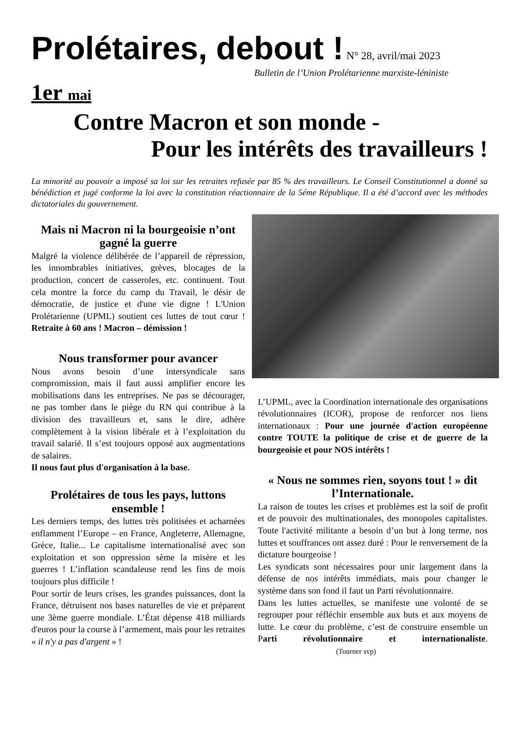Prolétaires, debout ! N° 28, avril/mai 2023
Bulletin de l’Union Prolétarienne marxiste-léniniste
1er mai
Contre Macron et son monde -
Pour les intérêts des travailleurs !
La minorité au pouvoir a imposé sa loi sur les retraites refusée par 85 % des travailleurs. Le Conseil Constitutionnel a donné sa bénédiction et jugé conforme la loi avec la constitution réactionnaire de la 5éme République. Il a été d’accord avec les méthodes dictatoriales du gouvernement.
Mais ni Macron ni la bourgeoisie n’ont gagné la guerre
Malgré la violence délibérée de l’appareil de répression, les innombrables initiatives, grèves, blocages de la production, concert de casseroles, etc. continuent. Tout cela montre la force du camp du Travail, le désir de démocratie, de justice et d'une vie digne ! L'Union Prolétarienne (UPML) soutient ces luttes de tout cœur ! Retraite à 60 ans ! Macron – démission !
Nous transformer pour avancer
Nous avons besoin d’une intersyndicale sans compromission, mais il faut aussi amplifier encore les mobilisations dans les entreprises. Ne pas se décourager, ne pas tomber dans le piège du RN qui contribue à la division des travailleurs et, sans le dire, adhère complètement à la vision libérale et à l’exploitation du travail salarié. Il s’est toujours opposé aux augmentations de salaires.
Il nous faut plus d'organisation à la base.
Prolétaires de tous les pays, luttons ensemble !
Les derniers temps, des luttes très politisées et acharnées enflamment l’Europe – en France, Angleterre, Allemagne, Grèce, Italie... Le capitalisme internationalisé avec son exploitation et son oppression sème la misère et les guerres ! L’inflation scandaleuse rend les fins de mois toujours plus difficile !
Pour sortir de leurs crises, les grandes puissances, dont la France, détruisent nos bases naturelles de vie et préparent une 3ème guerre mondiale. L’État dépense 418 milliards d'euros pour la course à l’armement, mais pour les retraites « il n'y a pas d'argent » !
L’UPML, avec la Coordination internationale des organisations révolutionnaires (ICOR), propose de renforcer nos liens internationaux : Pour une journée d'action européenne contre TOUTE la politique de crise et de guerre de la bourgeoisie et pour NOS intérêts !
« Nous ne sommes rien, soyons tout ! » dit l’Internationale.
La raison de toutes les crises et problèmes est la soif de profit et de pouvoir des multinationales, des monopoles capitalistes. Toute l'activité militante a besoin d’un but à long terme, nos luttes et souffrances ont assez duré : Pour le renversement de la dictature bourgeoise !
Les syndicats sont nécessaires pour unir largement dans la défense de nos intérêts immédiats, mais pour changer le système dans son fond il faut un Parti révolutionnaire.
Dans les luttes actuelles, se manifeste une volonté de se regrouper pour réfléchir ensemble aux buts et aux moyens de lutte. Le cœur du problème, c’est de construire ensemble un Parti révolutionnaire et internationaliste. (Tourner svp)